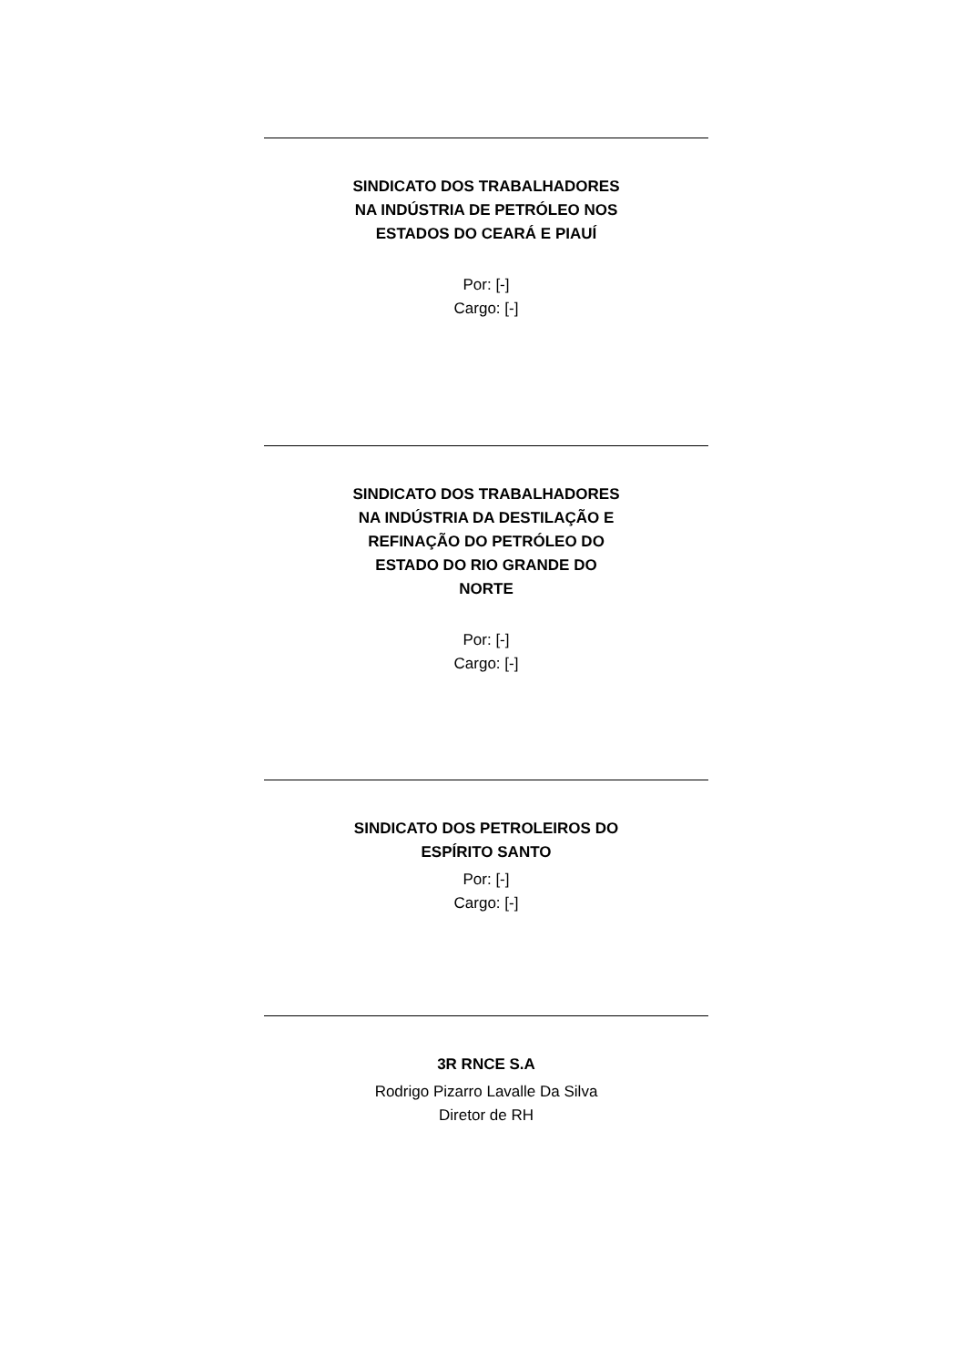SINDICATO DOS TRABALHADORES
NA INDÚSTRIA DE PETRÓLEO NOS
ESTADOS DO CEARÁ E PIAUÍ
Por: [-]
Cargo: [-]
SINDICATO DOS TRABALHADORES
NA INDÚSTRIA DA DESTILAÇÃO E
REFINAÇÃO DO PETRÓLEO DO
ESTADO DO RIO GRANDE DO
NORTE
Por: [-]
Cargo: [-]
SINDICATO DOS PETROLEIROS DO
ESPÍRITO SANTO
Por: [-]
Cargo: [-]
3R RNCE S.A
Rodrigo Pizarro Lavalle Da Silva
Diretor de RH